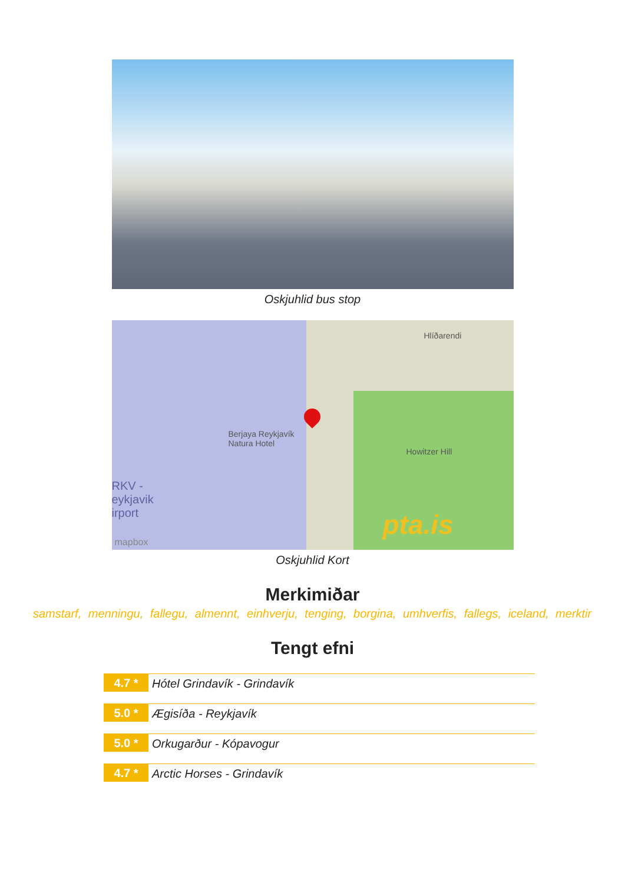Oskjuhlid bus stop
Berjaya Reykjavík
Natura Hotel
Hlíðarendi
Howitzer Hill
RKV -
eykjavik
irport
mapbox
pta.is
Oskjuhlid Kort
Merkimiðar
samstarf, menningu, fallegu, almennt, einhverju, tenging, borgina, umhverfis, fallegs, iceland, merktir
Tengt efni
4.7 *
Hótel Grindavík - Grindavík
5.0 *
Ægisíða - Reykjavík
5.0 *
Orkugarður - Kópavogur
4.7 *
Arctic Horses - Grindavík